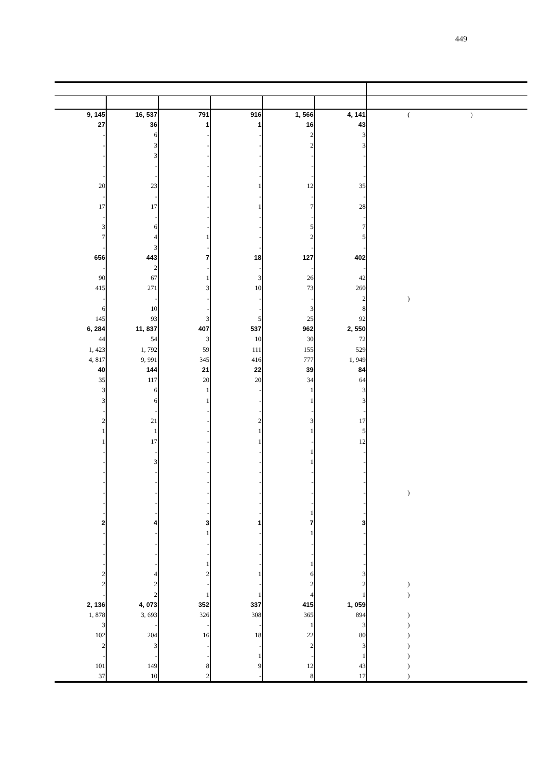449
| 9, 145 | 16, 537 | 791 | 916 | 1, 566 | 4, 141 | ( ) |
| 27 | 36 | 1 | 1 | 16 | 43 | |
| - | 6 | - | - | 2 | 3 | |
| - | 3 | - | - | 2 | 3 | |
| - | 3 | - | - | - | - | |
| - | - | - | - | - | - | |
| - | - | - | - | - | - | |
| 20 | 23 | - | 1 | 12 | 35 | |
| - | - | - | - | - | - | |
| 17 | 17 | - | 1 | 7 | 28 | |
| - | - | - | - | - | - | |
| 3 | 6 | - | - | 5 | 7 | |
| 7 | 4 | 1 | - | 2 | 5 | |
| - | 3 | - | - | - | - | |
| 656 | 443 | 7 | 18 | 127 | 402 | |
| - | 2 | - | - | - | - | |
| 90 | 67 | 1 | 3 | 26 | 42 | |
| 415 | 271 | 3 | 10 | 73 | 260 | |
| - | - | - | - | - | 2 | ) |
| 6 | 10 | - | - | 3 | 8 | |
| 145 | 93 | 3 | 5 | 25 | 92 | |
| 6, 284 | 11, 837 | 407 | 537 | 962 | 2, 550 | |
| 44 | 54 | 3 | 10 | 30 | 72 | |
| 1, 423 | 1, 792 | 59 | 111 | 155 | 529 | |
| 4, 817 | 9, 991 | 345 | 416 | 777 | 1, 949 | |
| 40 | 144 | 21 | 22 | 39 | 84 | |
| 35 | 117 | 20 | 20 | 34 | 64 | |
| 3 | 6 | 1 | - | 1 | 3 | |
| 3 | 6 | 1 | - | 1 | 3 | |
| - | - | - | - | - | - | |
| 2 | 21 | - | 2 | 3 | 17 | |
| 1 | 1 | - | 1 | 1 | 5 | |
| 1 | 17 | - | 1 | - | 12 | |
| - | - | - | - | 1 | - | |
| - | 3 | - | - | 1 | - | |
| - | - | - | - | - | - | |
| - | - | - | - | - | - | |
| - | - | - | - | - | - | ) |
| - | - | - | - | - | - | |
| - | - | - | - | 1 | - | |
| 2 | 4 | 3 | 1 | 7 | 3 | |
| - | - | 1 | - | 1 | - | |
| - | - | - | - | - | - | |
| - | - | - | - | - | - | |
| - | - | 1 | - | 1 | - | |
| 2 | 4 | 2 | 1 | 6 | 3 | |
| 2 | 2 | - | - | 2 | 2 | ) |
| - | 2 | 1 | 1 | 4 | 1 | ) |
| 2, 136 | 4, 073 | 352 | 337 | 415 | 1, 059 | |
| 1, 878 | 3, 693 | 326 | 308 | 365 | 894 | ) |
| 3 | - | - | - | 1 | 3 | ) |
| 102 | 204 | 16 | 18 | 22 | 80 | ) |
| 2 | 3 | - | - | 2 | 3 | ) |
| - | - | - | 1 | - | 1 | ) |
| 101 | 149 | 8 | 9 | 12 | 43 | ) |
| 37 | 10 | 2 | - | 8 | 17 | ) |